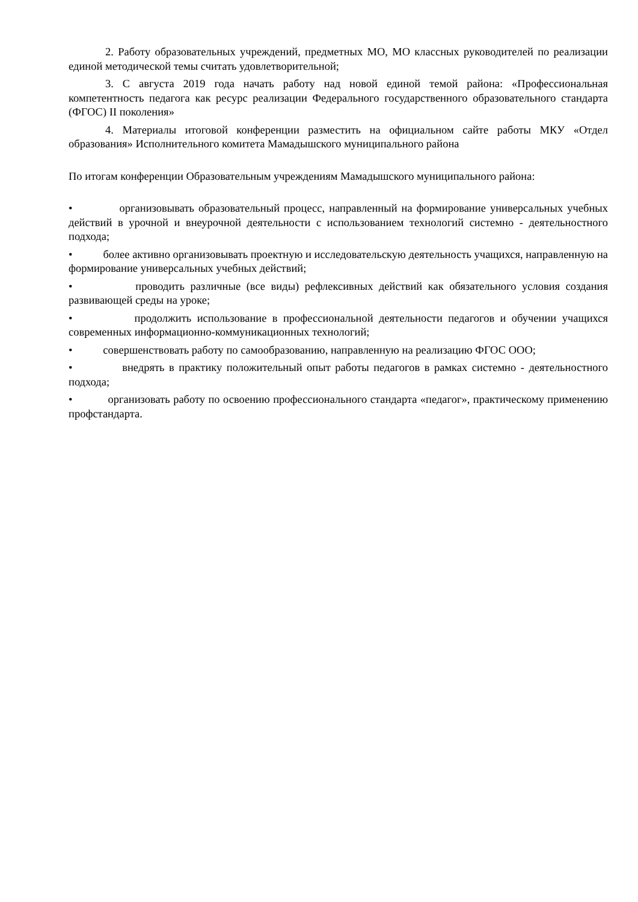2. Работу образовательных учреждений, предметных МО, МО классных руководителей по реализации единой методической темы считать удовлетворительной;
3. С августа 2019 года начать работу над новой единой темой района: «Профессиональная компетентность педагога как ресурс реализации Федерального государственного образовательного стандарта (ФГОС) II поколения»
4. Материалы итоговой конференции разместить на официальном сайте работы МКУ «Отдел образования» Исполнительного комитета Мамадышского муниципального района
По итогам конференции Образовательным учреждениям Мамадышского муниципального района:
• организовывать образовательный процесс, направленный на формирование универсальных учебных действий в урочной и внеурочной деятельности с использованием технологий системно - деятельностного подхода;
• более активно организовывать проектную и исследовательскую деятельность учащихся, направленную на формирование универсальных учебных действий;
• проводить различные (все виды) рефлексивных действий как обязательного условия создания развивающей среды на уроке;
• продолжить использование в профессиональной деятельности педагогов и обучении учащихся современных информационно-коммуникационных технологий;
• совершенствовать работу по самообразованию, направленную на реализацию ФГОС ООО;
• внедрять в практику положительный опыт работы педагогов в рамках системно - деятельностного подхода;
• организовать работу по освоению профессионального стандарта «педагог», практическому применению профстандарта.